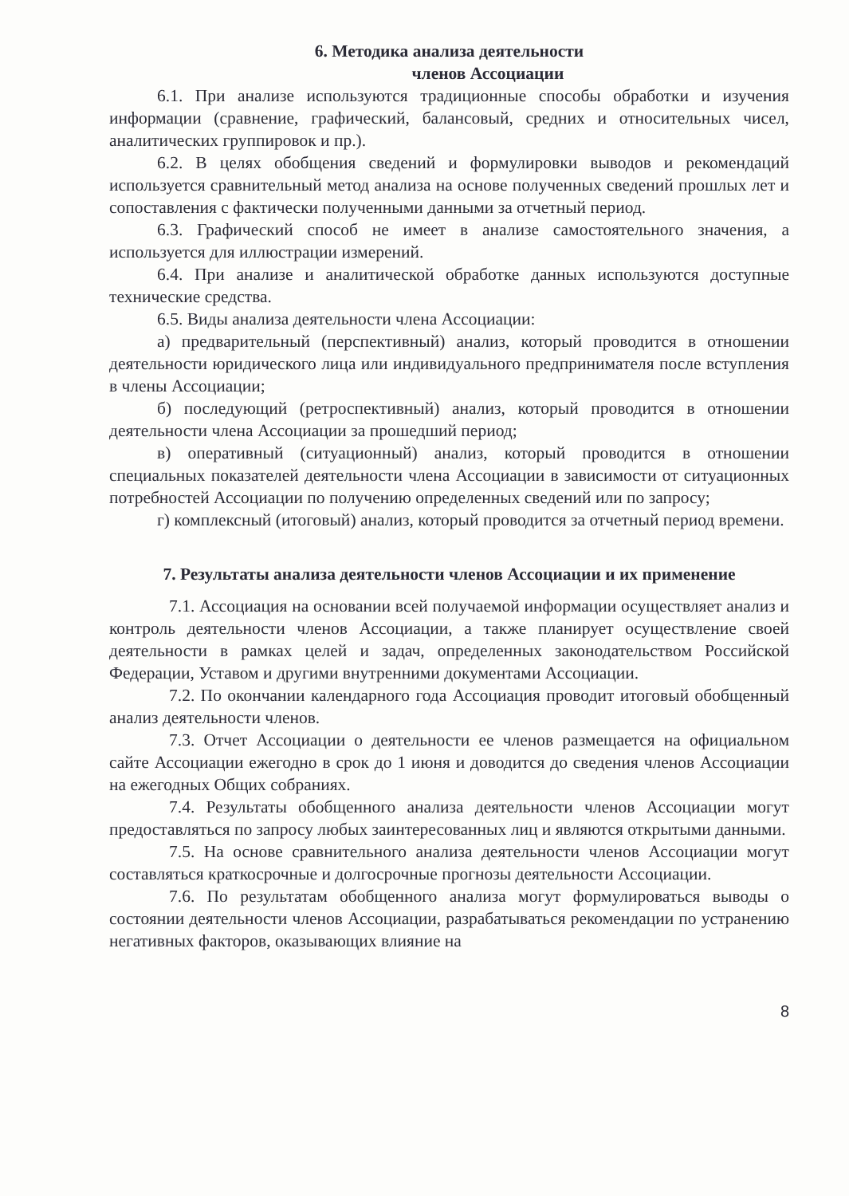6. Методика анализа деятельности
членов Ассоциации
6.1. При анализе используются традиционные способы обработки и изучения информации (сравнение, графический, балансовый, средних и относительных чисел, аналитических группировок и пр.).
6.2. В целях обобщения сведений и формулировки выводов и рекомендаций используется сравнительный метод анализа на основе полученных сведений прошлых лет и сопоставления с фактически полученными данными за отчетный период.
6.3. Графический способ не имеет в анализе самостоятельного значения, а используется для иллюстрации измерений.
6.4. При анализе и аналитической обработке данных используются доступные технические средства.
6.5. Виды анализа деятельности члена Ассоциации:
а) предварительный (перспективный) анализ, который проводится в отношении деятельности юридического лица или индивидуального предпринимателя после вступления в члены Ассоциации;
б) последующий (ретроспективный) анализ, который проводится в отношении деятельности члена Ассоциации за прошедший период;
в) оперативный (ситуационный) анализ, который проводится в отношении специальных показателей деятельности члена Ассоциации в зависимости от ситуационных потребностей Ассоциации по получению определенных сведений или по запросу;
г) комплексный (итоговый) анализ, который проводится за отчетный период времени.
7. Результаты анализа деятельности членов Ассоциации и их применение
7.1. Ассоциация на основании всей получаемой информации осуществляет анализ и контроль деятельности членов Ассоциации, а также планирует осуществление своей деятельности в рамках целей и задач, определенных законодательством Российской Федерации, Уставом и другими внутренними документами Ассоциации.
7.2. По окончании календарного года Ассоциация проводит итоговый обобщенный анализ деятельности членов.
7.3. Отчет Ассоциации о деятельности ее членов размещается на официальном сайте Ассоциации ежегодно в срок до 1 июня и доводится до сведения членов Ассоциации на ежегодных Общих собраниях.
7.4. Результаты обобщенного анализа деятельности членов Ассоциации могут предоставляться по запросу любых заинтересованных лиц и являются открытыми данными.
7.5. На основе сравнительного анализа деятельности членов Ассоциации могут составляться краткосрочные и долгосрочные прогнозы деятельности Ассоциации.
7.6. По результатам обобщенного анализа могут формулироваться выводы о состоянии деятельности членов Ассоциации, разрабатываться рекомендации по устранению негативных факторов, оказывающих влияние на
8